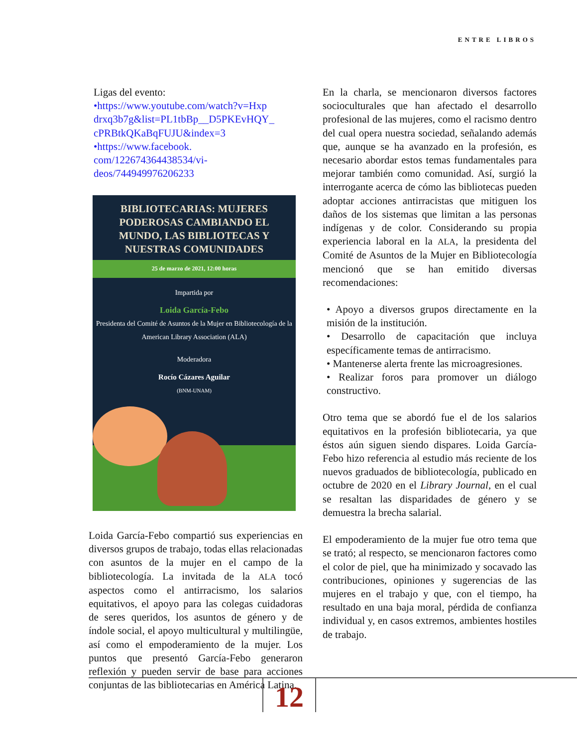ENTRE LIBROS
Ligas del evento:
•https://www.youtube.com/watch?v=Hxp drxq3b7g&list=PL1tbBp__D5PKEvHQY_ cPRBtkQKaBqFUJU&index=3
•https://www.facebook. com/122674364438534/vi-deos/744949976206233
BIBLIOTECARIAS: MUJERES PODEROSAS CAMBIANDO EL MUNDO, LAS BIBLIOTECAS Y NUESTRAS COMUNIDADES
25 de marzo de 2021, 12:00 horas
Impartida por
Loida García-Febo
Presidenta del Comité de Asuntos de la Mujer en Bibliotecología de la American Library Association (ALA)
Moderadora
Rocío Cázares Aguilar
(BNM-UNAM)
Loida García-Febo compartió sus experiencias en diversos grupos de trabajo, todas ellas relacionadas con asuntos de la mujer en el campo de la bibliotecología. La invitada de la ALA tocó aspectos como el antirracismo, los salarios equitativos, el apoyo para las colegas cuidadoras de seres queridos, los asuntos de género y de índole social, el apoyo multicultural y multilingüe, así como el empoderamiento de la mujer. Los puntos que presentó García-Febo generaron reflexión y pueden servir de base para acciones conjuntas de las bibliotecarias en América Latina.
En la charla, se mencionaron diversos factores socioculturales que han afectado el desarrollo profesional de las mujeres, como el racismo dentro del cual opera nuestra sociedad, señalando además que, aunque se ha avanzado en la profesión, es necesario abordar estos temas fundamentales para mejorar también como comunidad. Así, surgió la interrogante acerca de cómo las bibliotecas pueden adoptar acciones antirracistas que mitiguen los daños de los sistemas que limitan a las personas indígenas y de color. Considerando su propia experiencia laboral en la ALA, la presidenta del Comité de Asuntos de la Mujer en Bibliotecología mencionó que se han emitido diversas recomendaciones:
• Apoyo a diversos grupos directamente en la misión de la institución.
• Desarrollo de capacitación que incluya específicamente temas de antirracismo.
• Mantenerse alerta frente las microagresiones.
• Realizar foros para promover un diálogo constructivo.
Otro tema que se abordó fue el de los salarios equitativos en la profesión bibliotecaria, ya que éstos aún siguen siendo dispares. Loida García-Febo hizo referencia al estudio más reciente de los nuevos graduados de bibliotecología, publicado en octubre de 2020 en el Library Journal, en el cual se resaltan las disparidades de género y se demuestra la brecha salarial.
El empoderamiento de la mujer fue otro tema que se trató; al respecto, se mencionaron factores como el color de piel, que ha minimizado y socavado las contribuciones, opiniones y sugerencias de las mujeres en el trabajo y que, con el tiempo, ha resultado en una baja moral, pérdida de confianza individual y, en casos extremos, ambientes hostiles de trabajo.
12